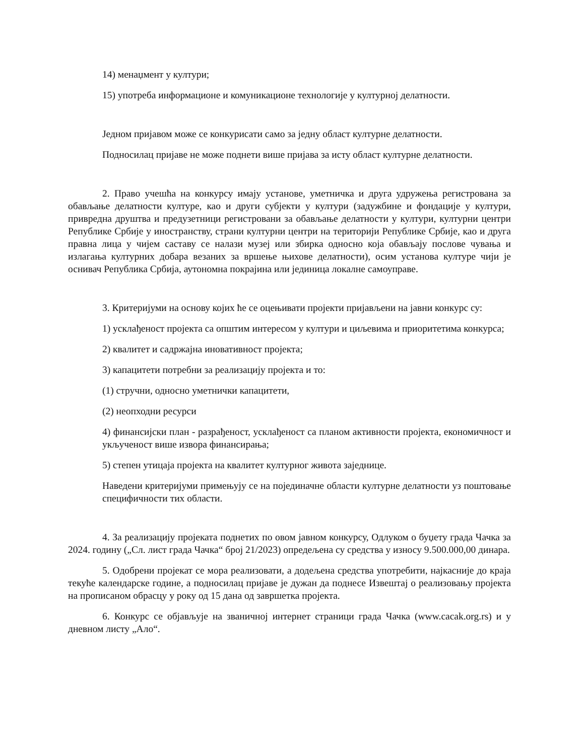14) менаџмент у култури;
15) употреба информационе и комуникационе технологије у културној делатности.
Једном пријавом може се конкурисати само за једну област културне делатности.
Подносилац пријаве не може поднети више пријава за исту област културне делатности.
2. Право учешћа на конкурсу имају установе, уметничка и друга удружења регистрована за обављање делатности културе, као и други субјекти у култури (задужбине и фондације у култури, привредна друштва и предузетници регистровани за обављање делатности у култури, културни центри Републике Србије у иностранству, страни културни центри на територији Републике Србије, као и друга правна лица у чијем саставу се налази музеј или збирка односно која обављају послове чувања и излагања културних добара везаних за вршење њихове делатности), осим установа културе чији је оснивач Република Србија, аутономна покрајина или јединица локалне самоуправе.
3. Критеријуми на основу којих ће се оцењивати пројекти пријављени на јавни конкурс су:
1) усклађеност пројекта са општим интересом у култури и циљевима и приоритетима конкурса;
2) квалитет и садржајна иновативност пројекта;
3) капацитети потребни за реализацију пројекта и то:
(1) стручни, односно уметнички капацитети,
(2) неопходни ресурси
4) финансијски план - разрађеност, усклађеност са планом активности пројекта, економичност и укљученост више извора финансирања;
5) степен утицаја пројекта на квалитет културног живота заједнице.
Наведени критеријуми примењују се на појединачне области културне делатности уз поштовање специфичности тих области.
4. За реализацију пројеката поднетих по овом јавном конкурсу, Одлуком о буџету града Чачка за 2024. годину („Сл. лист града Чачка“ број 21/2023) опредељена су средства у износу 9.500.000,00 динара.
5. Одобрени пројекат се мора реализовати, а додељена средства употребити, најкасније до краја текуће календарске године, а подносилац пријаве је дужан да поднесе Извештај о реализовању пројекта на прописаном обрасцу у року од 15 дана од завршетка пројекта.
6. Конкурс се објављује на званичној интернет страници града Чачка (www.cacak.org.rs) и у дневном листу „Ало“.